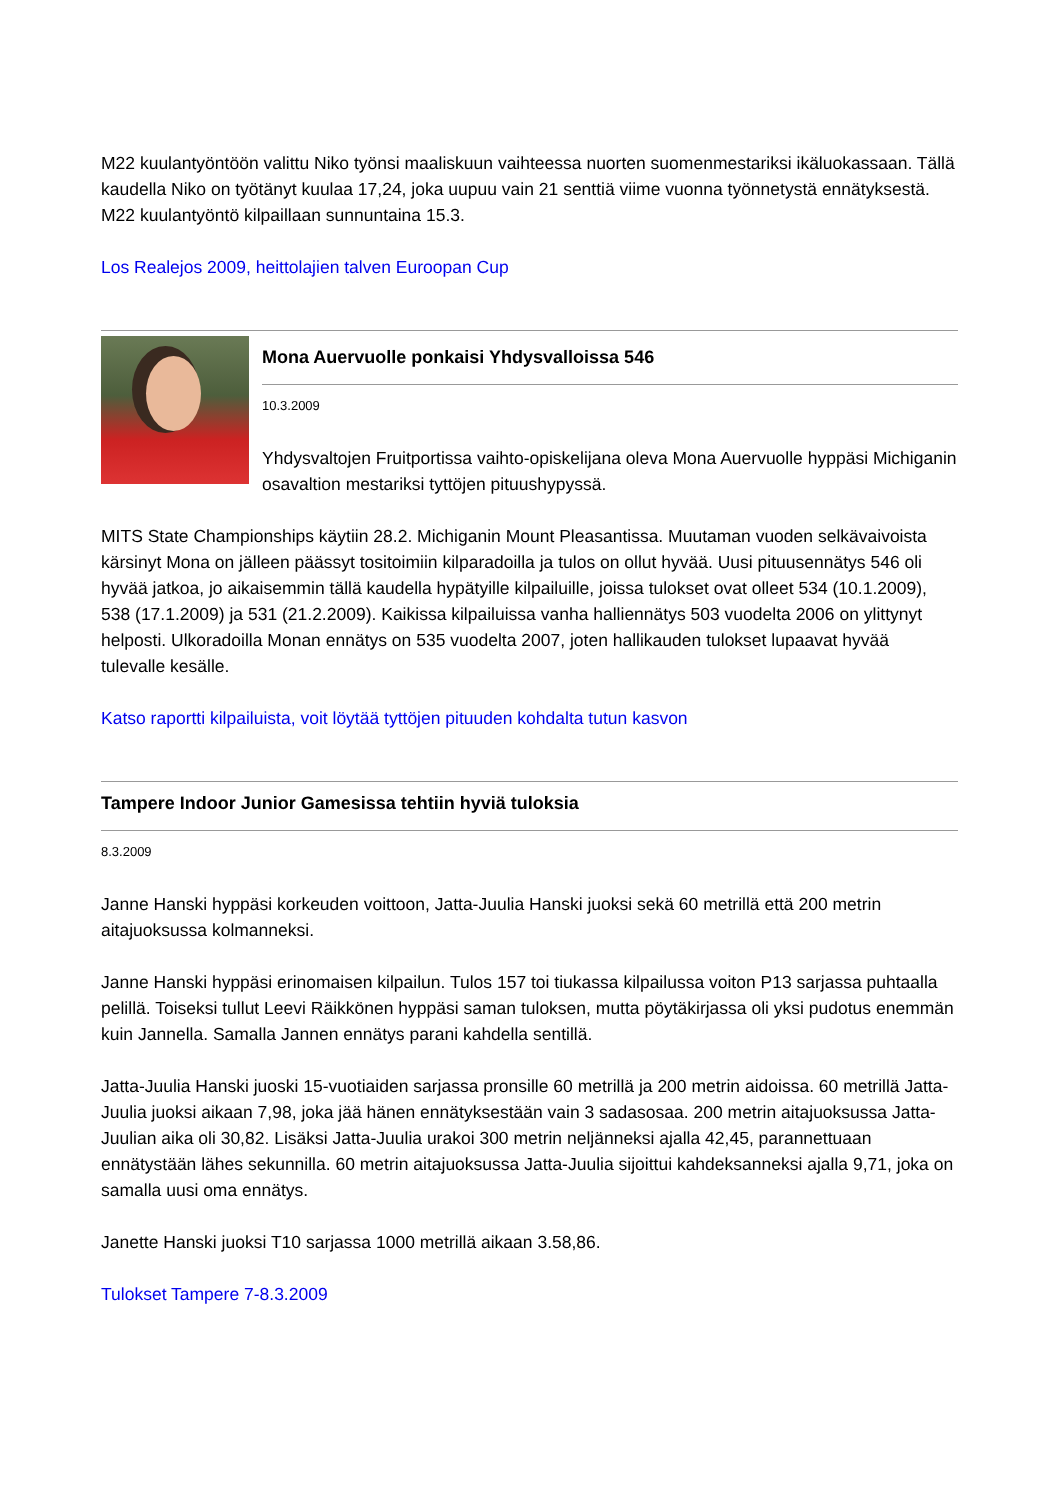M22 kuulantyöntöön valittu Niko työnsi maaliskuun vaihteessa nuorten suomenmestariksi ikäluokassaan. Tällä kaudella Niko on työtänyt kuulaa 17,24, joka uupuu vain 21 senttiä viime vuonna työnnetystä ennätyksestä. M22 kuulantyöntö kilpaillaan sunnuntaina 15.3.
Los Realejos 2009, heittolajien talven Euroopan Cup
Mona Auervuolle ponkaisi Yhdysvalloissa 546
10.3.2009
Yhdysvaltojen Fruitportissa vaihto-opiskelijana oleva Mona Auervuolle hyppäsi Michiganin osavaltion mestariksi tyttöjen pituushypyssä.
MITS State Championships käytiin 28.2. Michiganin Mount Pleasantissa. Muutaman vuoden selkävaivoista kärsinyt Mona on jälleen päässyt tositoimiin kilparadoilla ja tulos on ollut hyvää. Uusi pituusennätys 546 oli hyvää jatkoa, jo aikaisemmin tällä kaudella hypätyille kilpailuille, joissa tulokset ovat olleet 534 (10.1.2009), 538 (17.1.2009) ja 531 (21.2.2009). Kaikissa kilpailuissa vanha halliennätys 503 vuodelta 2006 on ylittynyt helposti. Ulkoradoilla Monan ennätys on 535 vuodelta 2007, joten hallikauden tulokset lupaavat hyvää tulevalle kesälle.
Katso raportti kilpailuista, voit löytää tyttöjen pituuden kohdalta tutun kasvon
Tampere Indoor Junior Gamesissa tehtiin hyviä tuloksia
8.3.2009
Janne Hanski hyppäsi korkeuden voittoon, Jatta-Juulia Hanski juoksi sekä 60 metrillä että 200 metrin aitajuoksussa kolmanneksi.
Janne Hanski hyppäsi erinomaisen kilpailun. Tulos 157 toi tiukassa kilpailussa voiton P13 sarjassa puhtaalla pelillä. Toiseksi tullut Leevi Räikkönen hyppäsi saman tuloksen, mutta pöytäkirjassa oli yksi pudotus enemmän kuin Jannella. Samalla Jannen ennätys parani kahdella sentillä.
Jatta-Juulia Hanski juoski 15-vuotiaiden sarjassa pronsille 60 metrillä ja 200 metrin aidoissa. 60 metrillä Jatta-Juulia juoksi aikaan 7,98, joka jää hänen ennätyksestään vain 3 sadasosaa. 200 metrin aitajuoksussa Jatta-Juulian aika oli 30,82. Lisäksi Jatta-Juulia urakoi 300 metrin neljänneksi ajalla 42,45, parannettuaan ennätystään lähes sekunnilla. 60 metrin aitajuoksussa Jatta-Juulia sijoittui kahdeksanneksi ajalla 9,71, joka on samalla uusi oma ennätys.
Janette Hanski juoksi T10 sarjassa 1000 metrillä aikaan 3.58,86.
Tulokset Tampere 7-8.3.2009